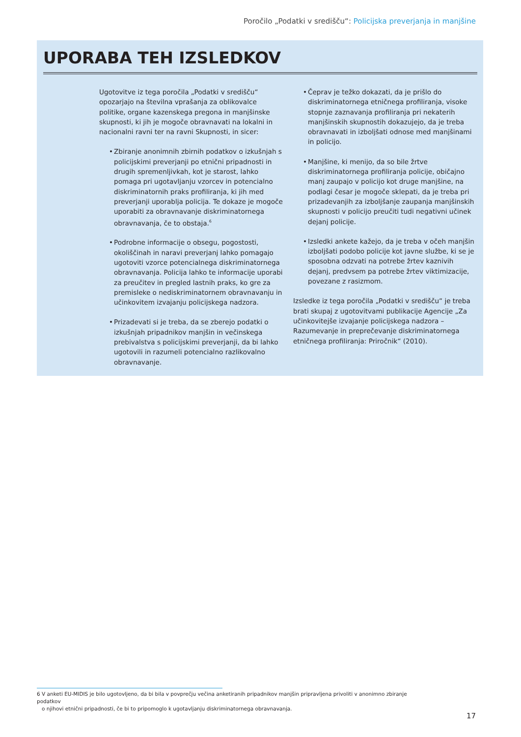Poročilo „Podatki v središču“: Policijska preverjanja in manjšine
UPORABA TEH IZSLEDKOV
Ugotovitve iz tega poročila „Podatki v središču“ opozarjajo na številna vprašanja za oblikovalce politike, organe kazenskega pregona in manjšinske skupnosti, ki jih je mogoče obravnavati na lokalni in nacionalni ravni ter na ravni Skupnosti, in sicer:
• Zbiranje anonimnih zbirnih podatkov o izkušnjah s policijskimi preverjanji po etnični pripadnosti in drugih spremenljivkah, kot je starost, lahko pomaga pri ugotavljanju vzorcev in potencialno diskriminatornih praks profiliranja, ki jih med preverjanji uporablja policija. Te dokaze je mogoče uporabiti za obravnavanje diskriminatornega obravnavanja, če to obstaja.<sup>6</sup>
• Podrobne informacije o obsegu, pogostosti, okoliščinah in naravi preverjanj lahko pomagajo ugotoviti vzorce potencialnega diskriminatornega obravnavanja. Policija lahko te informacije uporabi za preučitev in pregled lastnih praks, ko gre za premisleke o nediskriminatornem obravnavanju in učinkovitem izvajanju policijskega nadzora.
• Prizadevati si je treba, da se zberejo podatki o izkušnjah pripadnikov manjšin in večinskega prebivalstva s policijskimi preverjanji, da bi lahko ugotovili in razumeli potencialno razlikovalno obravnavanje.
• Čeprav je težko dokazati, da je prišlo do diskriminatornega etničnega profiliranja, visoke stopnje zaznavanja profiliranja pri nekaterih manjšinskih skupnostih dokazujejo, da je treba obravnavati in izboljšati odnose med manjšinami in policijo.
• Manjšine, ki menijo, da so bile žrtve diskriminatornega profiliranja policije, običajno manj zaupajo v policijo kot druge manjšine, na podlagi česar je mogoče sklepati, da je treba pri prizadevanjih za izboljšanje zaupanja manjšinskih skupnosti v policijo preučiti tudi negativni učinek dejanj policije.
• Izsledki ankete kažejo, da je treba v očeh manjšin izboljšati podobo policije kot javne službe, ki se je sposobna odzvati na potrebe žrtev kaznivih dejanj, predvsem pa potrebe žrtev viktimizacije, povezane z rasizmom.
Izsledke iz tega poročila „Podatki v središču“ je treba brati skupaj z ugotovitvami publikacije Agencije „Za učinkovitejše izvajanje policijskega nadzora – Razumevanje in preprečevanje diskriminatornega etničnega profiliranja: Priročnik“ (2010).
6 V anketi EU-MIDIS je bilo ugotovljeno, da bi bila v povprečju večina anketiranih pripadnikov manjšin pripravljena privoliti v anonimno zbiranje podatkov
o njihovi etnični pripadnosti, če bi to pripomoglo k ugotavljanju diskriminatornega obravnavanja.
17